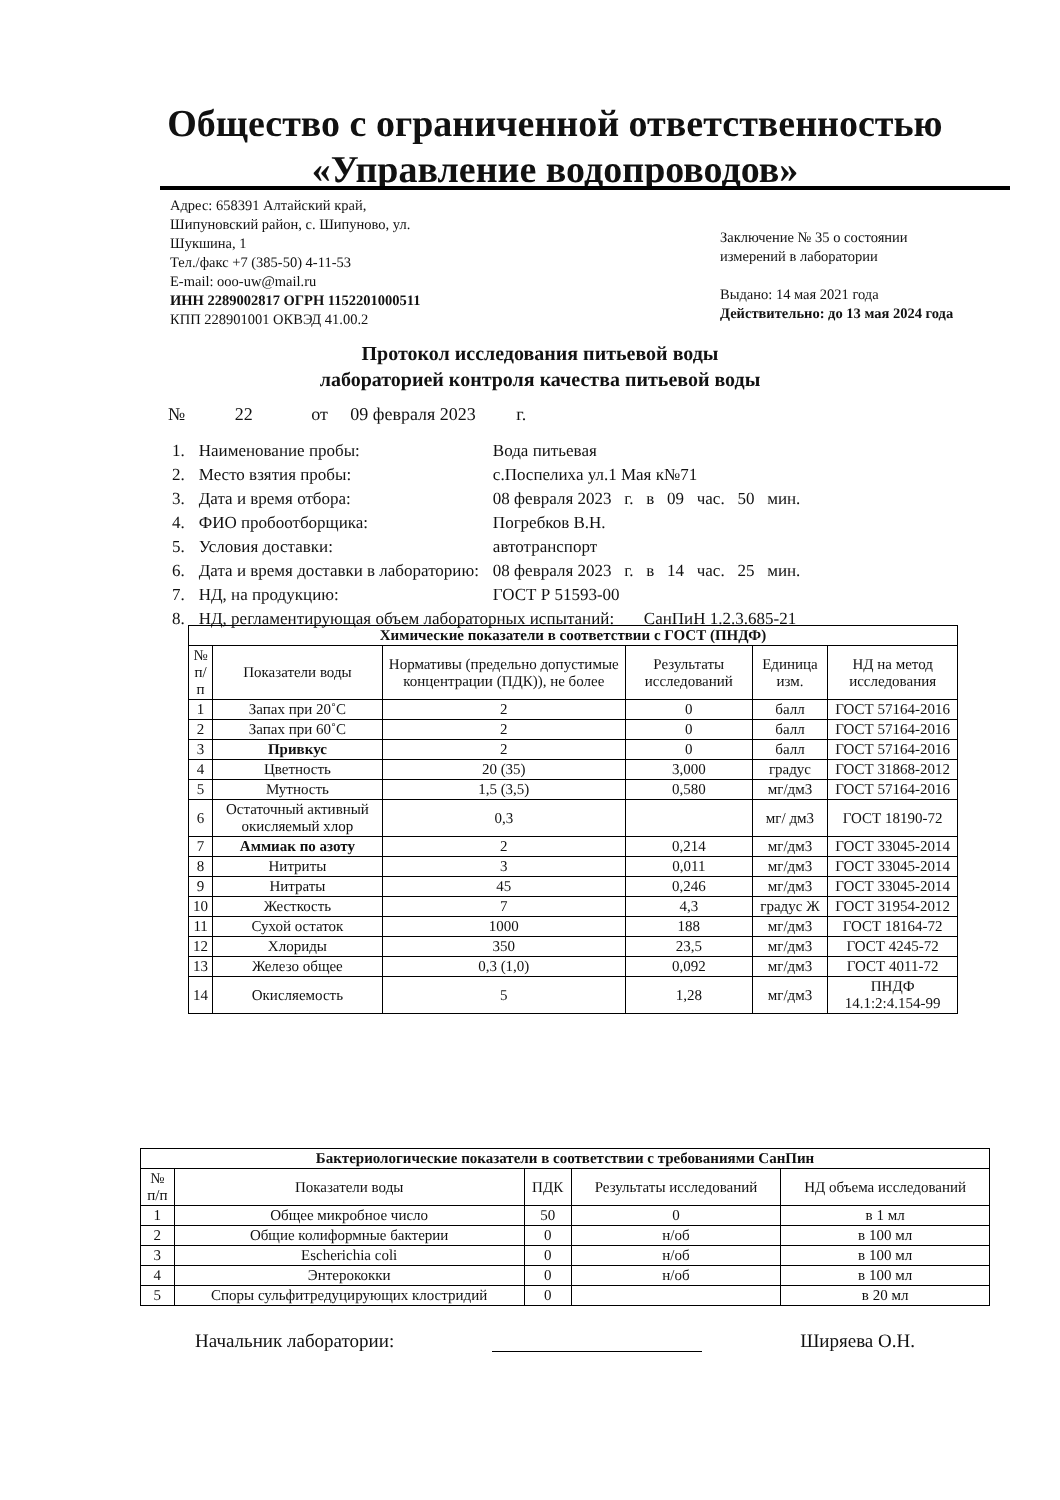Общество с ограниченной ответственностью
«Управление водопроводов»
Адрес: 658391 Алтайский край,
Шипуновский район, с. Шипуново, ул.
Шукшина, 1
Тел./факс +7 (385-50) 4-11-53
E-mail: ooo-uw@mail.ru
ИНН 2289002817 ОГРН 1152201000511
КПП 228901001 ОКВЭД 41.00.2
Заключение № 35 о состоянии
измерений в лаборатории
Выдано: 14 мая 2021 года
Действительно: до 13 мая 2024 года
Протокол исследования питьевой воды
лабораторией контроля качества питьевой воды
№ 22 от 09 февраля 2023 г.
| 1. | Наименование пробы: | Вода питьевая |
| 2. | Место взятия пробы: | с.Поспелиха ул.1 Мая к№71 |
| 3. | Дата и время отбора: | 08 февраля 2023 г. в 09 час. 50 мин. |
| 4. | ФИО пробоотборщика: | Погребков В.Н. |
| 5. | Условия доставки: | автотранспорт |
| 6. | Дата и время доставки в лабораторию: | 08 февраля 2023 г. в 14 час. 25 мин. |
| 7. | НД, на продукцию: | ГОСТ Р 51593-00 |
| 8. | НД, регламентирующая объем лабораторных испытаний: СанПиН 1.2.3.685-21 | |
| Химические показатели в соответствии с ГОСТ (ПНДФ) | | | | | |
| --- | --- | --- | --- | --- | --- |
| № п/п | Показатели воды | Нормативы (предельно допустимые концентрации (ПДК)), не более | Результаты исследований | Единица изм. | НД на метод исследования |
| 1 | Запах при 20˚С | 2 | 0 | балл | ГОСТ 57164-2016 |
| 2 | Запах при 60˚С | 2 | 0 | балл | ГОСТ 57164-2016 |
| 3 | Привкус | 2 | 0 | балл | ГОСТ 57164-2016 |
| 4 | Цветность | 20 (35) | 3,000 | градус | ГОСТ 31868-2012 |
| 5 | Мутность | 1,5 (3,5) | 0,580 | мг/дм3 | ГОСТ 57164-2016 |
| 6 | Остаточный активный окисляемый хлор | 0,3 | | мг/ дм3 | ГОСТ 18190-72 |
| 7 | Аммиак по азоту | 2 | 0,214 | мг/дм3 | ГОСТ 33045-2014 |
| 8 | Нитриты | 3 | 0,011 | мг/дм3 | ГОСТ 33045-2014 |
| 9 | Нитраты | 45 | 0,246 | мг/дм3 | ГОСТ 33045-2014 |
| 10 | Жесткость | 7 | 4,3 | градус Ж | ГОСТ 31954-2012 |
| 11 | Сухой остаток | 1000 | 188 | мг/дм3 | ГОСТ 18164-72 |
| 12 | Хлориды | 350 | 23,5 | мг/дм3 | ГОСТ 4245-72 |
| 13 | Железо общее | 0,3 (1,0) | 0,092 | мг/дм3 | ГОСТ 4011-72 |
| 14 | Окисляемость | 5 | 1,28 | мг/дм3 | ПНДФ 14.1:2:4.154-99 |
| Бактериологические показатели в соответствии с требованиями СанПин | | | | |
| --- | --- | --- | --- | --- |
| № п/п | Показатели воды | ПДК | Результаты исследований | НД объема исследований |
| 1 | Общее микробное число | 50 | 0 | в 1 мл |
| 2 | Общие колиформные бактерии | 0 | н/об | в 100 мл |
| 3 | Escherichia coli | 0 | н/об | в 100 мл |
| 4 | Энтерококки | 0 | н/об | в 100 мл |
| 5 | Споры сульфитредуцирующих клостридий | 0 | | в 20 мл |
Начальник лаборатории: Ширяева О.Н.